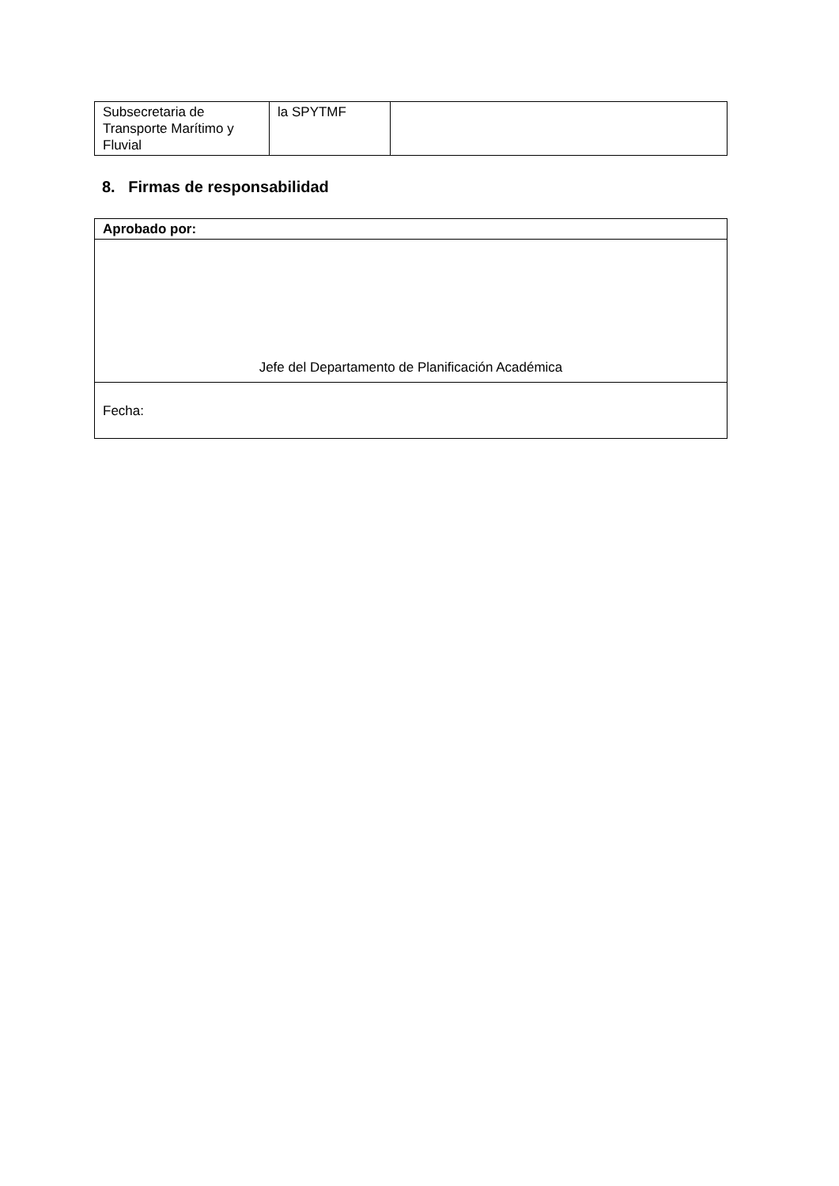| Subsecretaria de Transporte Marítimo y Fluvial | la SPYTMF | |
8. Firmas de responsabilidad
| Aprobado por: |
| Jefe del Departamento de Planificación Académica |
| Fecha: |